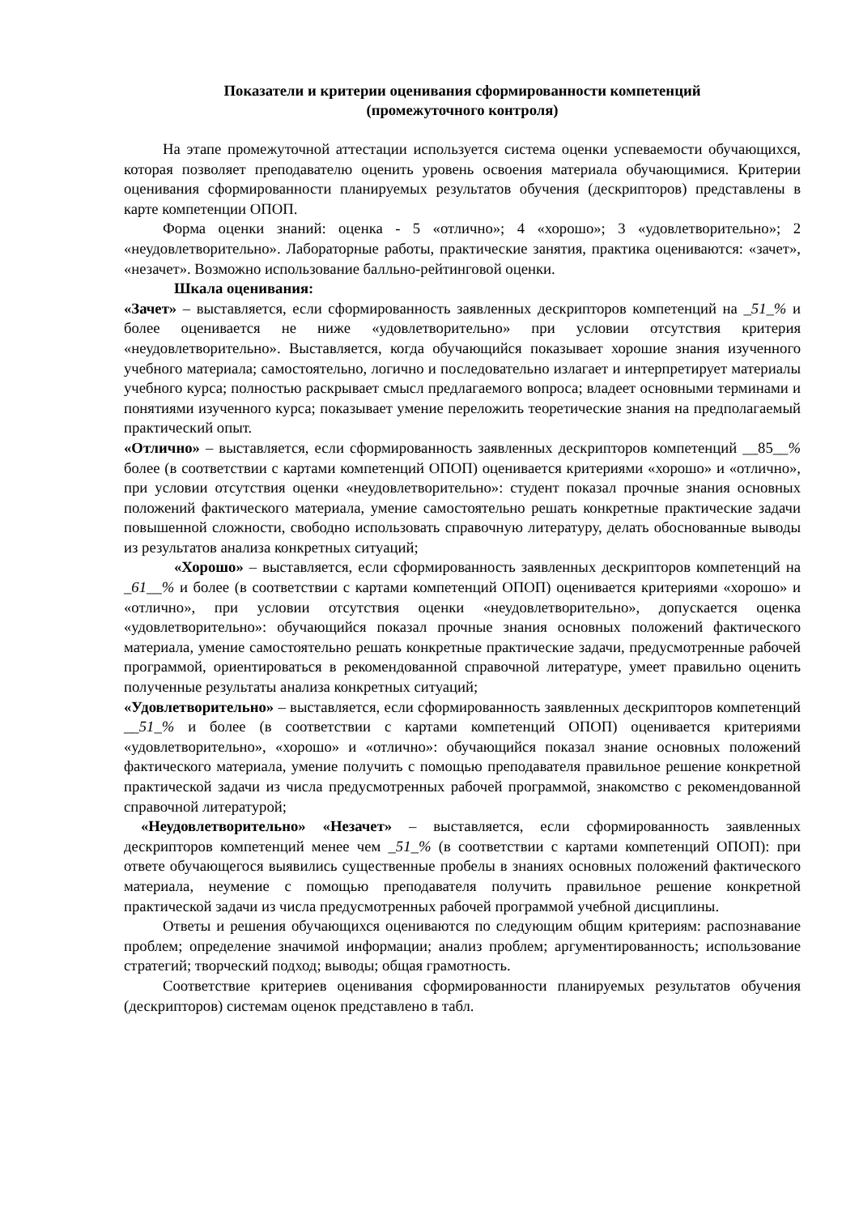Показатели и критерии оценивания сформированности компетенций
(промежуточного контроля)
На этапе промежуточной аттестации используется система оценки успеваемости обучающихся, которая позволяет преподавателю оценить уровень освоения материала обучающимися. Критерии оценивания сформированности планируемых результатов обучения (дескрипторов) представлены в карте компетенции ОПОП.
Форма оценки знаний: оценка - 5 «отлично»; 4 «хорошо»; 3 «удовлетворительно»; 2 «неудовлетворительно». Лабораторные работы, практические занятия, практика оцениваются: «зачет», «незачет». Возможно использование балльно-рейтинговой оценки.
Шкала оценивания:
«Зачет» – выставляется, если сформированность заявленных дескрипторов компетенций на _51_% и более оценивается не ниже «удовлетворительно» при условии отсутствия критерия «неудовлетворительно». Выставляется, когда обучающийся показывает хорошие знания изученного учебного материала; самостоятельно, логично и последовательно излагает и интерпретирует материалы учебного курса; полностью раскрывает смысл предлагаемого вопроса; владеет основными терминами и понятиями изученного курса; показывает умение переложить теоретические знания на предполагаемый практический опыт.
«Отлично» – выставляется, если сформированность заявленных дескрипторов компетенций __85__% более (в соответствии с картами компетенций ОПОП) оценивается критериями «хорошо» и «отлично», при условии отсутствия оценки «неудовлетворительно»: студент показал прочные знания основных положений фактического материала, умение самостоятельно решать конкретные практические задачи повышенной сложности, свободно использовать справочную литературу, делать обоснованные выводы из результатов анализа конкретных ситуаций;
«Хорошо» – выставляется, если сформированность заявленных дескрипторов компетенций на _61__% и более (в соответствии с картами компетенций ОПОП) оценивается критериями «хорошо» и «отлично», при условии отсутствия оценки «неудовлетворительно», допускается оценка «удовлетворительно»: обучающийся показал прочные знания основных положений фактического материала, умение самостоятельно решать конкретные практические задачи, предусмотренные рабочей программой, ориентироваться в рекомендованной справочной литературе, умеет правильно оценить полученные результаты анализа конкретных ситуаций;
«Удовлетворительно» – выставляется, если сформированность заявленных дескрипторов компетенций __51_% и более (в соответствии с картами компетенций ОПОП) оценивается критериями «удовлетворительно», «хорошо» и «отлично»: обучающийся показал знание основных положений фактического материала, умение получить с помощью преподавателя правильное решение конкретной практической задачи из числа предусмотренных рабочей программой, знакомство с рекомендованной справочной литературой;
«Неудовлетворительно» «Незачет» – выставляется, если сформированность заявленных дескрипторов компетенций менее чем _51_% (в соответствии с картами компетенций ОПОП): при ответе обучающегося выявились существенные пробелы в знаниях основных положений фактического материала, неумение с помощью преподавателя получить правильное решение конкретной практической задачи из числа предусмотренных рабочей программой учебной дисциплины.
Ответы и решения обучающихся оцениваются по следующим общим критериям: распознавание проблем; определение значимой информации; анализ проблем; аргументированность; использование стратегий; творческий подход; выводы; общая грамотность.
Соответствие критериев оценивания сформированности планируемых результатов обучения (дескрипторов) системам оценок представлено в табл.